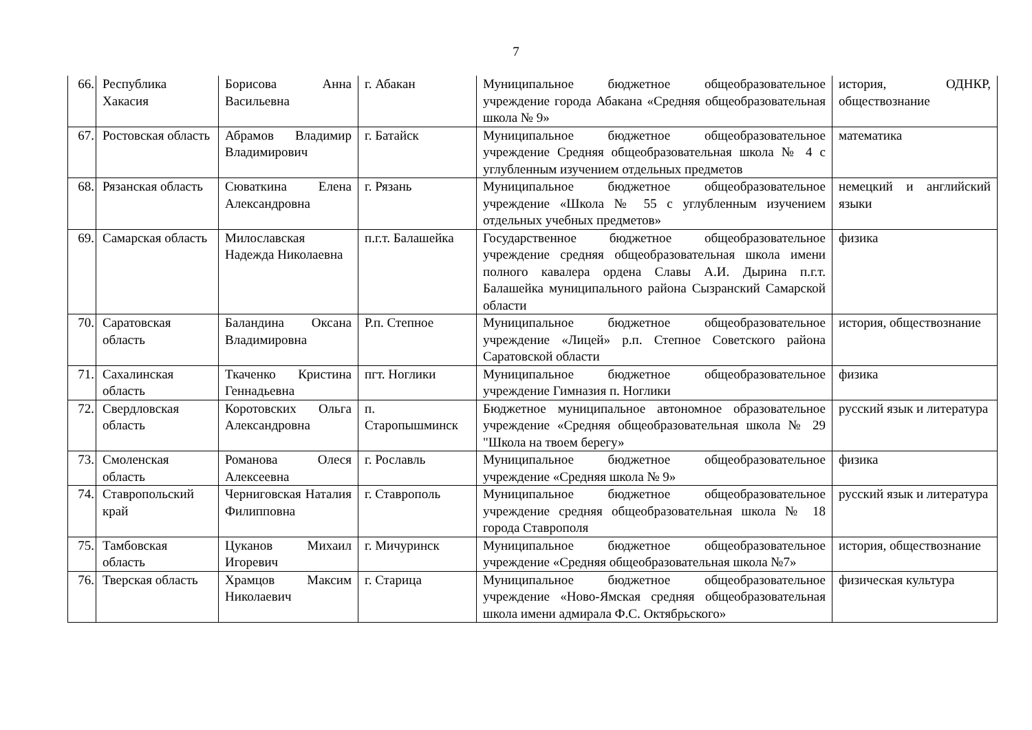7
| 66. | Республика Хакасия | Борисова Анна Васильевна | г. Абакан | Муниципальное бюджетное общеобразовательное учреждение города Абакана «Средняя общеобразовательная школа № 9» | история, ОДНКР, обществознание |
| 67. | Ростовская область | Абрамов Владимир Владимирович | г. Батайск | Муниципальное бюджетное общеобразовательное учреждение Средняя общеобразовательная школа № 4 с углубленным изучением отдельных предметов | математика |
| 68. | Рязанская область | Сюваткина Елена Александровна | г. Рязань | Муниципальное бюджетное общеобразовательное учреждение «Школа № 55 с углубленным изучением отдельных учебных предметов» | немецкий и английский языки |
| 69. | Самарская область | Милославская Надежда Николаевна | п.г.т. Балашейка | Государственное бюджетное общеобразовательное учреждение средняя общеобразовательная школа имени полного кавалера ордена Славы А.И. Дырина п.г.т. Балашейка муниципального района Сызранский Самарской области | физика |
| 70. | Саратовская область | Баландина Оксана Владимировна | Р.п. Степное | Муниципальное бюджетное общеобразовательное учреждение «Лицей» р.п. Степное Советского района Саратовской области | история, обществознание |
| 71. | Сахалинская область | Ткаченко Кристина Геннадьевна | пгт. Ноглики | Муниципальное бюджетное общеобразовательное учреждение Гимназия п. Ноглики | физика |
| 72. | Свердловская область | Коротовских Ольга Александровна | п. Старопышминск | Бюджетное муниципальное автономное образовательное учреждение «Средняя общеобразовательная школа № 29 "Школа на твоем берегу» | русский язык и литература |
| 73. | Смоленская область | Романова Олеся Алексеевна | г. Рославль | Муниципальное бюджетное общеобразовательное учреждение «Средняя школа № 9» | физика |
| 74. | Ставропольский край | Черниговская Наталия Филипповна | г. Ставрополь | Муниципальное бюджетное общеобразовательное учреждение средняя общеобразовательная школа № 18 города Ставрополя | русский язык и литература |
| 75. | Тамбовская область | Цуканов Михаил Игоревич | г. Мичуринск | Муниципальное бюджетное общеобразовательное учреждение «Средняя общеобразовательная школа №7» | история, обществознание |
| 76. | Тверская область | Храмцов Максим Николаевич | г. Старица | Муниципальное бюджетное общеобразовательное учреждение «Ново-Ямская средняя общеобразовательная школа имени адмирала Ф.С. Октябрьского» | физическая культура |